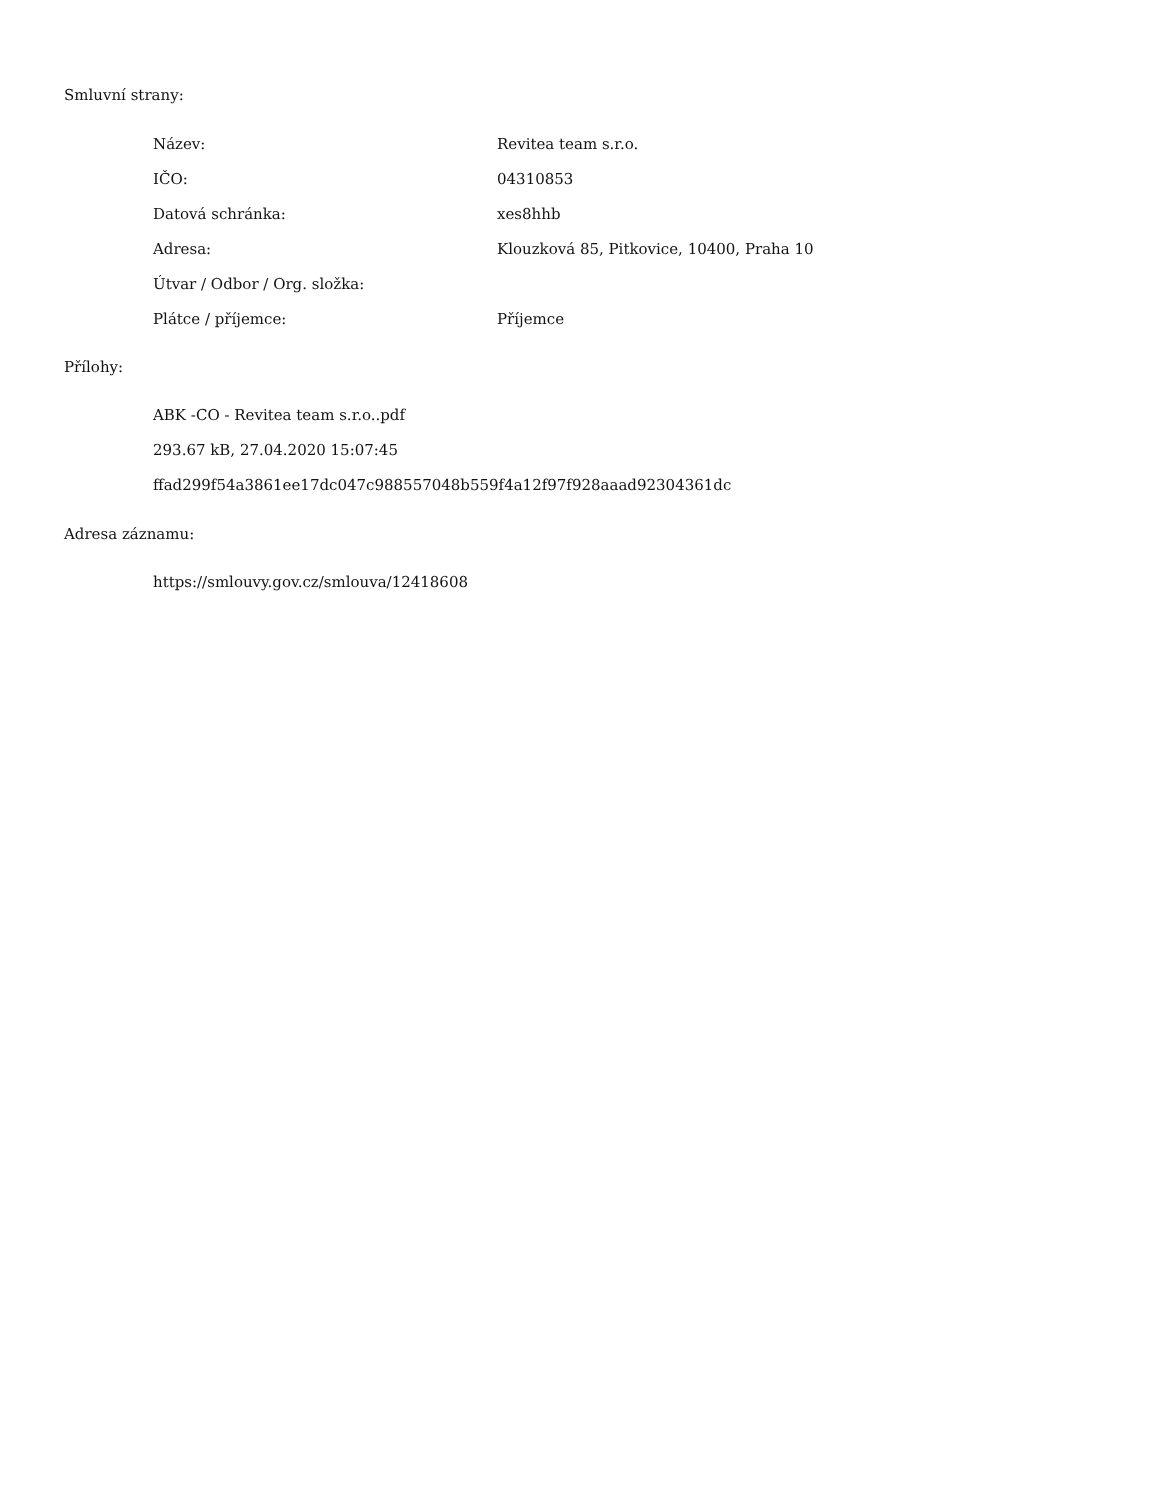Smluvní strany:
| Název: | Revitea team s.r.o. |
| IČO: | 04310853 |
| Datová schránka: | xes8hhb |
| Adresa: | Klouzková 85, Pitkovice, 10400, Praha 10 |
| Útvar / Odbor / Org. složka: | |
| Plátce / příjemce: | Příjemce |
Přílohy:
ABK -CO - Revitea team s.r.o..pdf
293.67 kB, 27.04.2020 15:07:45
ffad299f54a3861ee17dc047c988557048b559f4a12f97f928aaad92304361dc
Adresa záznamu:
https://smlouvy.gov.cz/smlouva/12418608